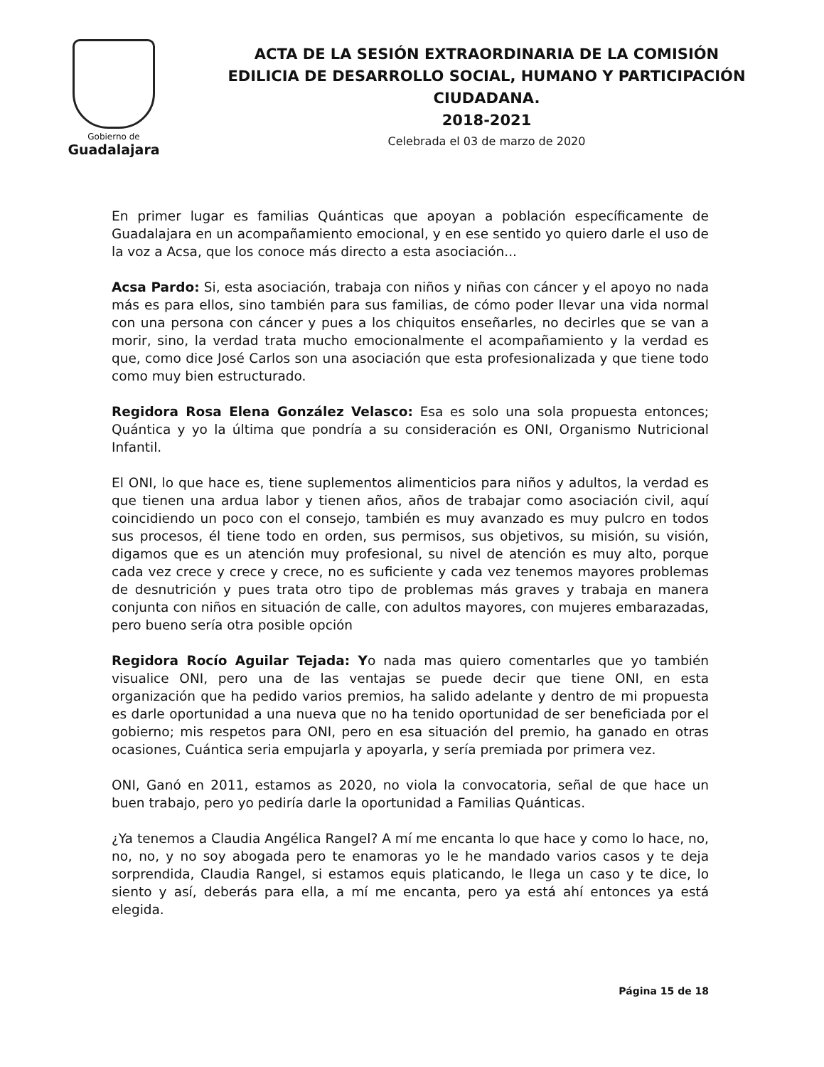Gobierno de
Guadalajara
ACTA DE LA SESIÓN EXTRAORDINARIA DE LA COMISIÓN EDILICIA DE DESARROLLO SOCIAL, HUMANO Y PARTICIPACIÓN CIUDADANA.
2018-2021
Celebrada el 03 de marzo de 2020
En primer lugar es familias Quánticas que apoyan a población específicamente de Guadalajara en un acompañamiento emocional, y en ese sentido yo quiero darle el uso de la voz a Acsa, que los conoce más directo a esta asociación...
Acsa Pardo: Si, esta asociación, trabaja con niños y niñas con cáncer y el apoyo no nada más es para ellos, sino también para sus familias, de cómo poder llevar una vida normal con una persona con cáncer y pues a los chiquitos enseñarles, no decirles que se van a morir, sino, la verdad trata mucho emocionalmente el acompañamiento y la verdad es que, como dice José Carlos son una asociación que esta profesionalizada y que tiene todo como muy bien estructurado.
Regidora Rosa Elena González Velasco: Esa es solo una sola propuesta entonces; Quántica y yo la última que pondría a su consideración es ONI, Organismo Nutricional Infantil.
El ONI, lo que hace es, tiene suplementos alimenticios para niños y adultos, la verdad es que tienen una ardua labor y tienen años, años de trabajar como asociación civil, aquí coincidiendo un poco con el consejo, también es muy avanzado es muy pulcro en todos sus procesos, él tiene todo en orden, sus permisos, sus objetivos, su misión, su visión, digamos que es un atención muy profesional, su nivel de atención es muy alto, porque cada vez crece y crece y crece, no es suficiente y cada vez tenemos mayores problemas de desnutrición y pues trata otro tipo de problemas más graves y trabaja en manera conjunta con niños en situación de calle, con adultos mayores, con mujeres embarazadas, pero bueno sería otra posible opción
Regidora Rocío Aguilar Tejada: Yo nada mas quiero comentarles que yo también visualice ONI, pero una de las ventajas se puede decir que tiene ONI, en esta organización que ha pedido varios premios, ha salido adelante y dentro de mi propuesta es darle oportunidad a una nueva que no ha tenido oportunidad de ser beneficiada por el gobierno; mis respetos para ONI, pero en esa situación del premio, ha ganado en otras ocasiones, Cuántica seria empujarla y apoyarla, y sería premiada por primera vez.
ONI, Ganó en 2011, estamos as 2020, no viola la convocatoria, señal de que hace un buen trabajo, pero yo pediría darle la oportunidad a Familias Quánticas.
¿Ya tenemos a Claudia Angélica Rangel? A mí me encanta lo que hace y como lo hace, no, no, no, y no soy abogada pero te enamoras yo le he mandado varios casos y te deja sorprendida, Claudia Rangel, si estamos equis platicando, le llega un caso y te dice, lo siento y así, deberás para ella, a mí me encanta, pero ya está ahí entonces ya está elegida.
Página 15 de 18